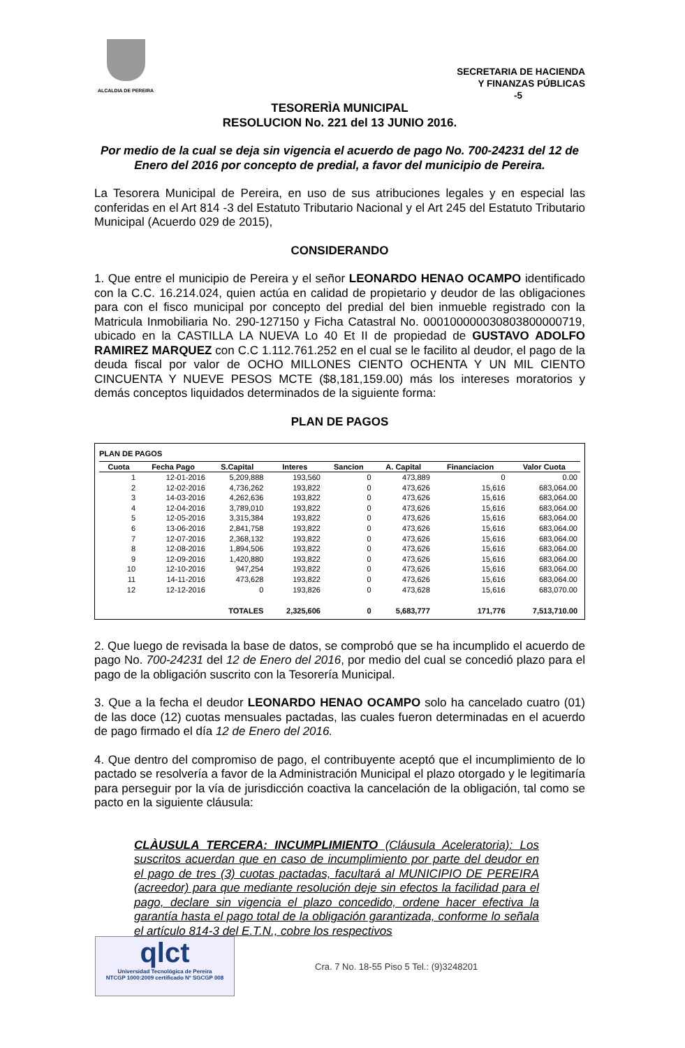ALCALDIA DE PEREIRA
SECRETARIA DE HACIENDA
Y FINANZAS PÚBLICAS
-5
TESORERÌA MUNICIPAL
RESOLUCION No. 221 del 13 JUNIO 2016.
Por medio de la cual se deja sin vigencia el acuerdo de pago No. 700-24231 del 12 de Enero del 2016 por concepto de predial, a favor del municipio de Pereira.
La Tesorera Municipal de Pereira, en uso de sus atribuciones legales y en especial las conferidas en el Art 814 -3 del Estatuto Tributario Nacional y el Art 245 del Estatuto Tributario Municipal (Acuerdo 029 de 2015),
CONSIDERANDO
1. Que entre el municipio de Pereira y el señor LEONARDO HENAO OCAMPO identificado con la C.C. 16.214.024, quien actúa en calidad de propietario y deudor de las obligaciones para con el fisco municipal por concepto del predial del bien inmueble registrado con la Matricula Inmobiliaria No. 290-127150 y Ficha Catastral No. 000100000030803800000719, ubicado en la CASTILLA LA NUEVA Lo 40 Et II de propiedad de GUSTAVO ADOLFO RAMIREZ MARQUEZ con C.C 1.112.761.252 en el cual se le facilito al deudor, el pago de la deuda fiscal por valor de OCHO MILLONES CIENTO OCHENTA Y UN MIL CIENTO CINCUENTA Y NUEVE PESOS MCTE ($8,181,159.00) más los intereses moratorios y demás conceptos liquidados determinados de la siguiente forma:
PLAN DE PAGOS
PLAN DE PAGOS
| Cuota | Fecha Pago | S.Capital | Interes | Sancion | A. Capital | Financiacion | Valor Cuota |
| --- | --- | --- | --- | --- | --- | --- | --- |
| 1 | 12-01-2016 | 5,209,888 | 193,560 | 0 | 473,889 | 0 | 0.00 |
| 2 | 12-02-2016 | 4,736,262 | 193,822 | 0 | 473,626 | 15,616 | 683,064.00 |
| 3 | 14-03-2016 | 4,262,636 | 193,822 | 0 | 473,626 | 15,616 | 683,064.00 |
| 4 | 12-04-2016 | 3,789,010 | 193,822 | 0 | 473,626 | 15,616 | 683,064.00 |
| 5 | 12-05-2016 | 3,315,384 | 193,822 | 0 | 473,626 | 15,616 | 683,064.00 |
| 6 | 13-06-2016 | 2,841,758 | 193,822 | 0 | 473,626 | 15,616 | 683,064.00 |
| 7 | 12-07-2016 | 2,368,132 | 193,822 | 0 | 473,626 | 15,616 | 683,064.00 |
| 8 | 12-08-2016 | 1,894,506 | 193,822 | 0 | 473,626 | 15,616 | 683,064.00 |
| 9 | 12-09-2016 | 1,420,880 | 193,822 | 0 | 473,626 | 15,616 | 683,064.00 |
| 10 | 12-10-2016 | 947,254 | 193,822 | 0 | 473,626 | 15,616 | 683,064.00 |
| 11 | 14-11-2016 | 473,628 | 193,822 | 0 | 473,626 | 15,616 | 683,064.00 |
| 12 | 12-12-2016 | 0 | 193,826 | 0 | 473,628 | 15,616 | 683,070.00 |
| | | TOTALES | 2,325,606 | 0 | 5,683,777 | 171,776 | 7,513,710.00 |
2. Que luego de revisada la base de datos, se comprobó que se ha incumplido el acuerdo de pago No. 700-24231 del 12 de Enero del 2016, por medio del cual se concedió plazo para el pago de la obligación suscrito con la Tesorería Municipal.
3. Que a la fecha el deudor LEONARDO HENAO OCAMPO solo ha cancelado cuatro (01) de las doce (12) cuotas mensuales pactadas, las cuales fueron determinadas en el acuerdo de pago firmado el día 12 de Enero del 2016.
4. Que dentro del compromiso de pago, el contribuyente aceptó que el incumplimiento de lo pactado se resolvería a favor de la Administración Municipal el plazo otorgado y le legitimaría para perseguir por la vía de jurisdicción coactiva la cancelación de la obligación, tal como se pacto en la siguiente cláusula:
CLÀUSULA TERCERA: INCUMPLIMIENTO (Cláusula Aceleratoria): Los suscritos acuerdan que en caso de incumplimiento por parte del deudor en el pago de tres (3) cuotas pactadas, facultará al MUNICIPIO DE PEREIRA (acreedor) para que mediante resolución deje sin efectos la facilidad para el pago, declare sin vigencia el plazo concedido, ordene hacer efectiva la garantía hasta el pago total de la obligación garantizada, conforme lo señala el artículo 814-3 del E.T.N., cobre los respectivos
qlct
Universidad Tecnológica de Pereira
NTCGP 1000:2009 certificado Nº SGCGP 008
Cra. 7 No. 18-55 Piso 5 Tel.: (9)3248201